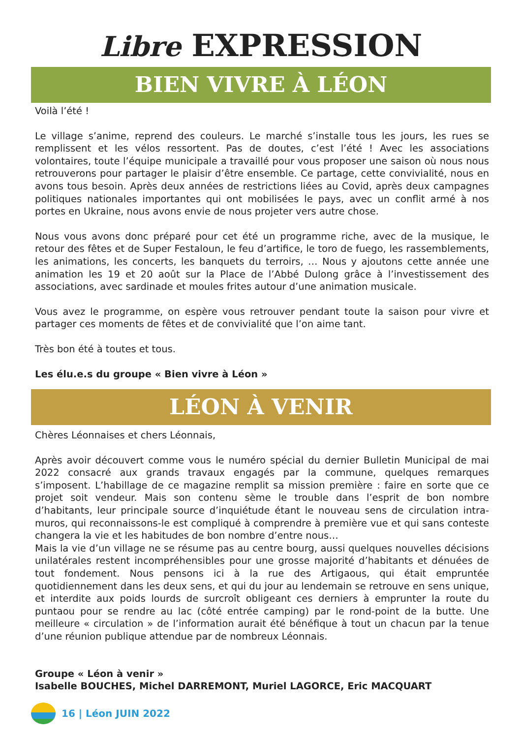Libre EXPRESSION
BIEN VIVRE À LÉON
Voilà l’été !
Le village s’anime, reprend des couleurs. Le marché s’installe tous les jours, les rues se remplissent et les vélos ressortent. Pas de doutes, c’est l’été ! Avec les associations volontaires, toute l’équipe municipale a travaillé pour vous proposer une saison où nous nous retrouverons pour partager le plaisir d’être ensemble. Ce partage, cette convivialité, nous en avons tous besoin. Après deux années de restrictions liées au Covid, après deux campagnes politiques nationales importantes qui ont mobilisées le pays, avec un conflit armé à nos portes en Ukraine, nous avons envie de nous projeter vers autre chose.
Nous vous avons donc préparé pour cet été un programme riche, avec de la musique, le retour des fêtes et de Super Festaloun, le feu d’artifice, le toro de fuego, les rassemblements, les animations, les concerts, les banquets du terroirs, … Nous y ajoutons cette année une animation les 19 et 20 août sur la Place de l’Abbé Dulong grâce à l’investissement des associations, avec sardinade et moules frites autour d’une animation musicale.
Vous avez le programme, on espère vous retrouver pendant toute la saison pour vivre et partager ces moments de fêtes et de convivialité que l’on aime tant.
Très bon été à toutes et tous.
Les élu.e.s du groupe « Bien vivre à Léon »
LÉON À VENIR
Chères Léonnaises et chers Léonnais,
Après avoir découvert comme vous le numéro spécial du dernier Bulletin Municipal de mai 2022 consacré aux grands travaux engagés par la commune, quelques remarques s’imposent. L’habillage de ce magazine remplit sa mission première : faire en sorte que ce projet soit vendeur. Mais son contenu sème le trouble dans l’esprit de bon nombre d’habitants, leur principale source d’inquiétude étant le nouveau sens de circulation intra-muros, qui reconnaissons-le est compliqué à comprendre à première vue et qui sans conteste changera la vie et les habitudes de bon nombre d’entre nous…
Mais la vie d’un village ne se résume pas au centre bourg, aussi quelques nouvelles décisions unilatérales restent incompréhensibles pour une grosse majorité d’habitants et dénuées de tout fondement. Nous pensons ici à la rue des Artigaous, qui était empruntée quotidiennement dans les deux sens, et qui du jour au lendemain se retrouve en sens unique, et interdite aux poids lourds de surcroît obligeant ces derniers à emprunter la route du puntaou pour se rendre au lac (côté entrée camping) par le rond-point de la butte. Une meilleure « circulation » de l’information aurait été bénéfique à tout un chacun par la tenue d’une réunion publique attendue par de nombreux Léonnais.
Groupe « Léon à venir »
Isabelle BOUCHES, Michel DARREMONT, Muriel LAGORCE, Eric MACQUART
16 | Léon JUIN 2022